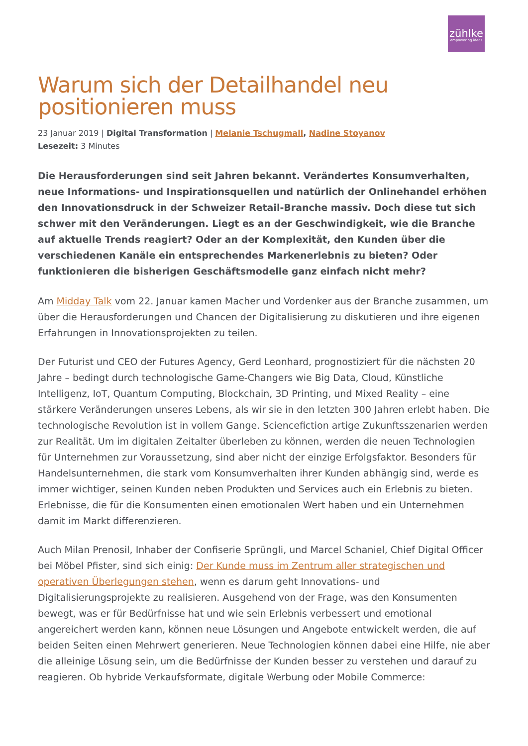zühlke
empowering ideas
Warum sich der Detailhandel neu positionieren muss
23 Januar 2019 | Digital Transformation | Melanie Tschugmall, Nadine Stoyanov
Lesezeit: 3 Minutes
Die Herausforderungen sind seit Jahren bekannt. Verändertes Konsumverhalten, neue Informations- und Inspirationsquellen und natürlich der Onlinehandel erhöhen den Innovationsdruck in der Schweizer Retail-Branche massiv. Doch diese tut sich schwer mit den Veränderungen. Liegt es an der Geschwindigkeit, wie die Branche auf aktuelle Trends reagiert? Oder an der Komplexität, den Kunden über die verschiedenen Kanäle ein entsprechendes Markenerlebnis zu bieten? Oder funktionieren die bisherigen Geschäftsmodelle ganz einfach nicht mehr?
Am Midday Talk vom 22. Januar kamen Macher und Vordenker aus der Branche zusammen, um über die Herausforderungen und Chancen der Digitalisierung zu diskutieren und ihre eigenen Erfahrungen in Innovationsprojekten zu teilen.
Der Futurist und CEO der Futures Agency, Gerd Leonhard, prognostiziert für die nächsten 20 Jahre – bedingt durch technologische Game-Changers wie Big Data, Cloud, Künstliche Intelligenz, IoT, Quantum Computing, Blockchain, 3D Printing, und Mixed Reality – eine stärkere Veränderungen unseres Lebens, als wir sie in den letzten 300 Jahren erlebt haben. Die technologische Revolution ist in vollem Gange. Sciencefiction artige Zukunftsszenarien werden zur Realität. Um im digitalen Zeitalter überleben zu können, werden die neuen Technologien für Unternehmen zur Voraussetzung, sind aber nicht der einzige Erfolgsfaktor. Besonders für Handelsunternehmen, die stark vom Konsumverhalten ihrer Kunden abhängig sind, werde es immer wichtiger, seinen Kunden neben Produkten und Services auch ein Erlebnis zu bieten. Erlebnisse, die für die Konsumenten einen emotionalen Wert haben und ein Unternehmen damit im Markt differenzieren.
Auch Milan Prenosil, Inhaber der Confiserie Sprüngli, und Marcel Schaniel, Chief Digital Officer bei Möbel Pfister, sind sich einig: Der Kunde muss im Zentrum aller strategischen und operativen Überlegungen stehen, wenn es darum geht Innovations- und Digitalisierungsprojekte zu realisieren. Ausgehend von der Frage, was den Konsumenten bewegt, was er für Bedürfnisse hat und wie sein Erlebnis verbessert und emotional angereichert werden kann, können neue Lösungen und Angebote entwickelt werden, die auf beiden Seiten einen Mehrwert generieren. Neue Technologien können dabei eine Hilfe, nie aber die alleinige Lösung sein, um die Bedürfnisse der Kunden besser zu verstehen und darauf zu reagieren. Ob hybride Verkaufsformate, digitale Werbung oder Mobile Commerce: